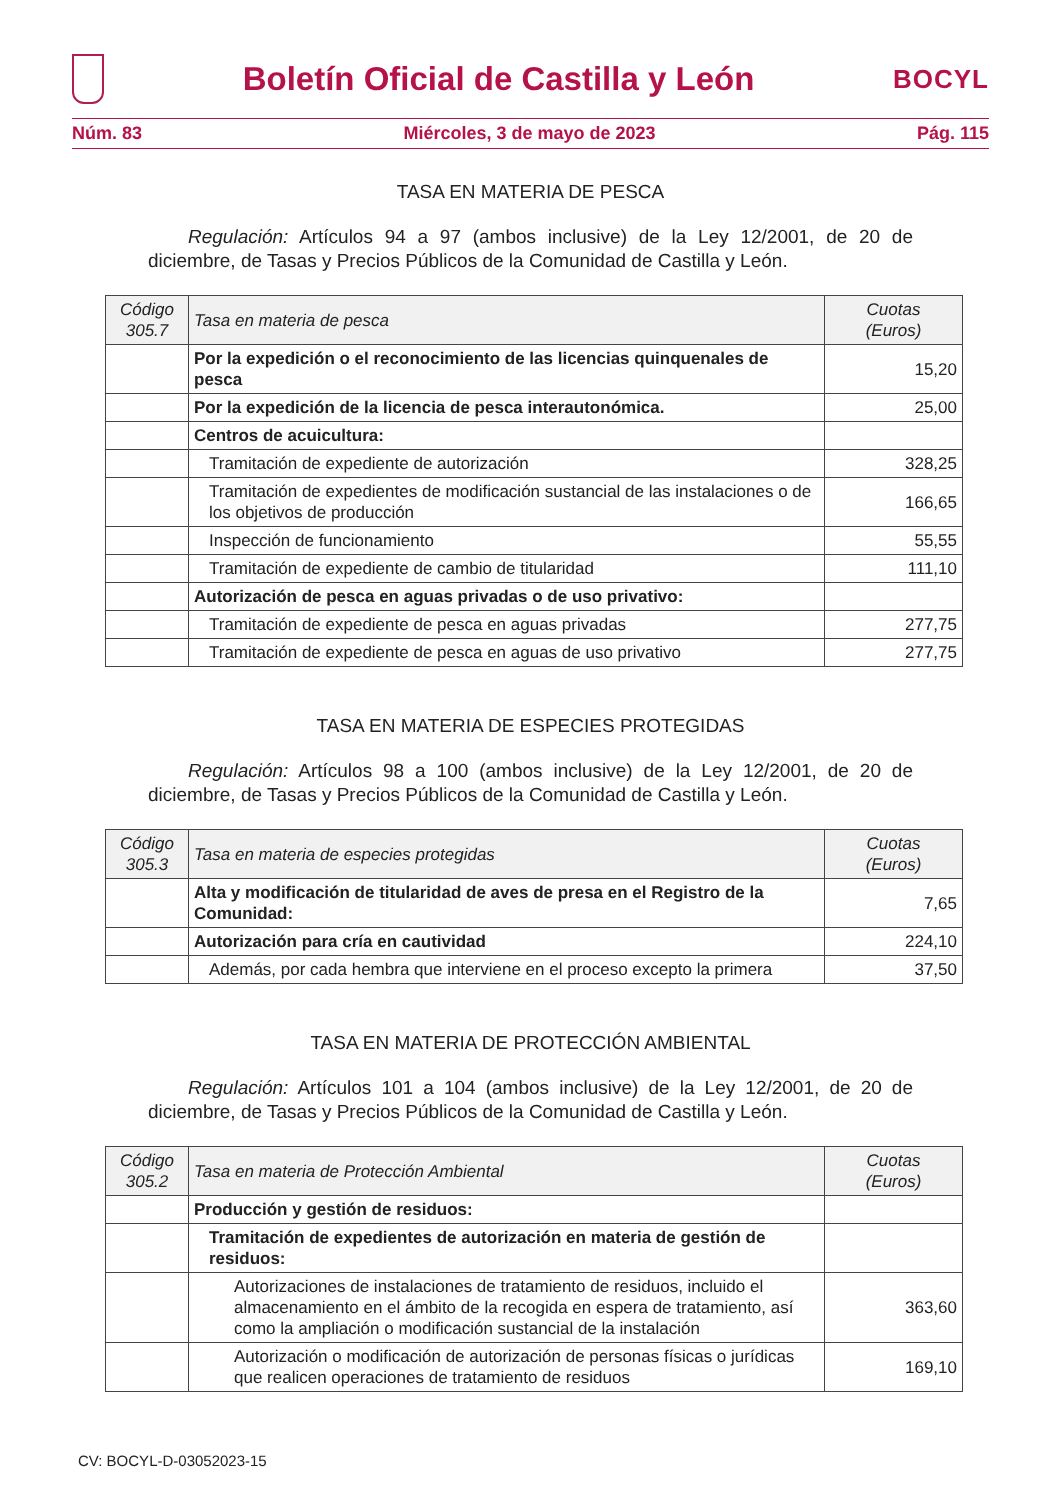Boletín Oficial de Castilla y León
BOCYL
Núm. 83 Miércoles, 3 de mayo de 2023 Pág. 115
TASA EN MATERIA DE PESCA
Regulación: Artículos 94 a 97 (ambos inclusive) de la Ley 12/2001, de 20 de diciembre, de Tasas y Precios Públicos de la Comunidad de Castilla y León.
| Código 305.7 | Tasa en materia de pesca | Cuotas (Euros) |
| --- | --- | --- |
| | Por la expedición o el reconocimiento de las licencias quinquenales de pesca | 15,20 |
| | Por la expedición de la licencia de pesca interautonómica. | 25,00 |
| | Centros de acuicultura: | |
| | Tramitación de expediente de autorización | 328,25 |
| | Tramitación de expedientes de modificación sustancial de las instalaciones o de los objetivos de producción | 166,65 |
| | Inspección de funcionamiento | 55,55 |
| | Tramitación de expediente de cambio de titularidad | 111,10 |
| | Autorización de pesca en aguas privadas o de uso privativo: | |
| | Tramitación de expediente de pesca en aguas privadas | 277,75 |
| | Tramitación de expediente de pesca en aguas de uso privativo | 277,75 |
TASA EN MATERIA DE ESPECIES PROTEGIDAS
Regulación: Artículos 98 a 100 (ambos inclusive) de la Ley 12/2001, de 20 de diciembre, de Tasas y Precios Públicos de la Comunidad de Castilla y León.
| Código 305.3 | Tasa en materia de especies protegidas | Cuotas (Euros) |
| --- | --- | --- |
| | Alta y modificación de titularidad de aves de presa en el Registro de la Comunidad: | 7,65 |
| | Autorización para cría en cautividad | 224,10 |
| | Además, por cada hembra que interviene en el proceso excepto la primera | 37,50 |
TASA EN MATERIA DE PROTECCIÓN AMBIENTAL
Regulación: Artículos 101 a 104 (ambos inclusive) de la Ley 12/2001, de 20 de diciembre, de Tasas y Precios Públicos de la Comunidad de Castilla y León.
| Código 305.2 | Tasa en materia de Protección Ambiental | Cuotas (Euros) |
| --- | --- | --- |
| | Producción y gestión de residuos: | |
| | Tramitación de expedientes de autorización en materia de gestión de residuos: | |
| | Autorizaciones de instalaciones de tratamiento de residuos, incluido el almacenamiento en el ámbito de la recogida en espera de tratamiento, así como la ampliación o modificación sustancial de la instalación | 363,60 |
| | Autorización o modificación de autorización de personas físicas o jurídicas que realicen operaciones de tratamiento de residuos | 169,10 |
CV: BOCYL-D-03052023-15